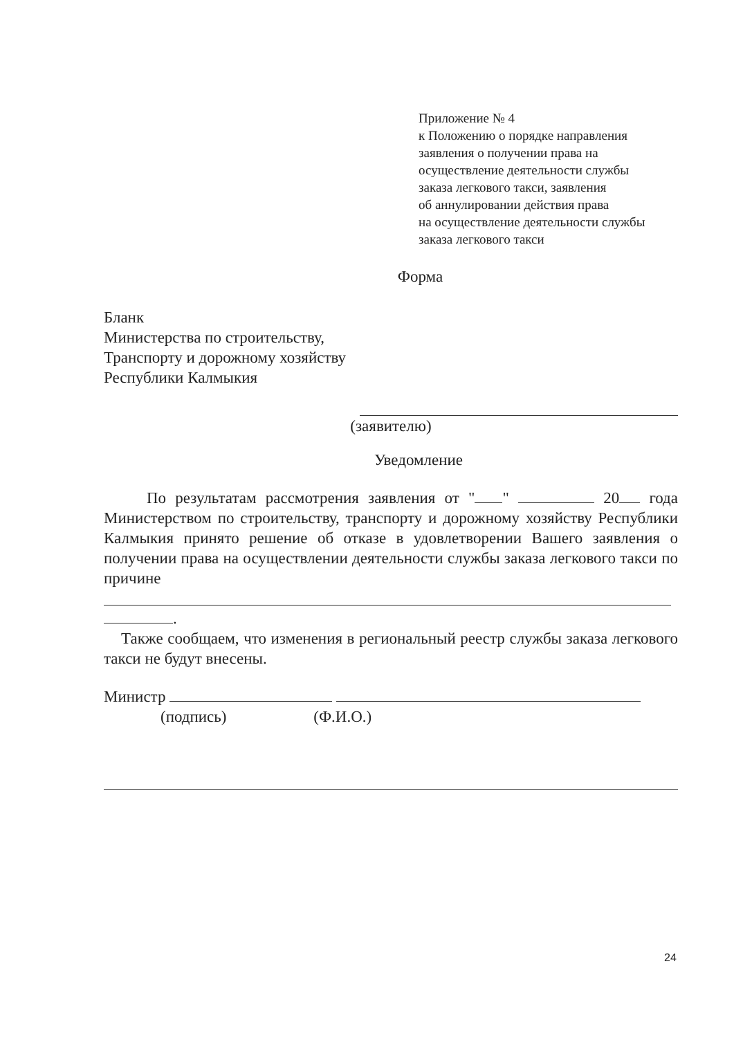Приложение № 4
к Положению о порядке направления
заявления о получении права на
осуществление деятельности службы
заказа легкового такси, заявления
об аннулировании действия права
на осуществление деятельности службы
заказа легкового такси
Форма
Бланк
Министерства по строительству,
Транспорту и дорожному хозяйству
Республики Калмыкия
(заявителю)
Уведомление
По результатам рассмотрения заявления от " " 20 года Министерством по строительству, транспорту и дорожному хозяйству Республики Калмыкия принято решение об отказе в удовлетворении Вашего заявления о получении права на осуществлении деятельности службы заказа легкового такси по причине
.
Также сообщаем, что изменения в региональный реестр службы заказа легкового такси не будут внесены.
Министр
(подпись) (Ф.И.О.)
24